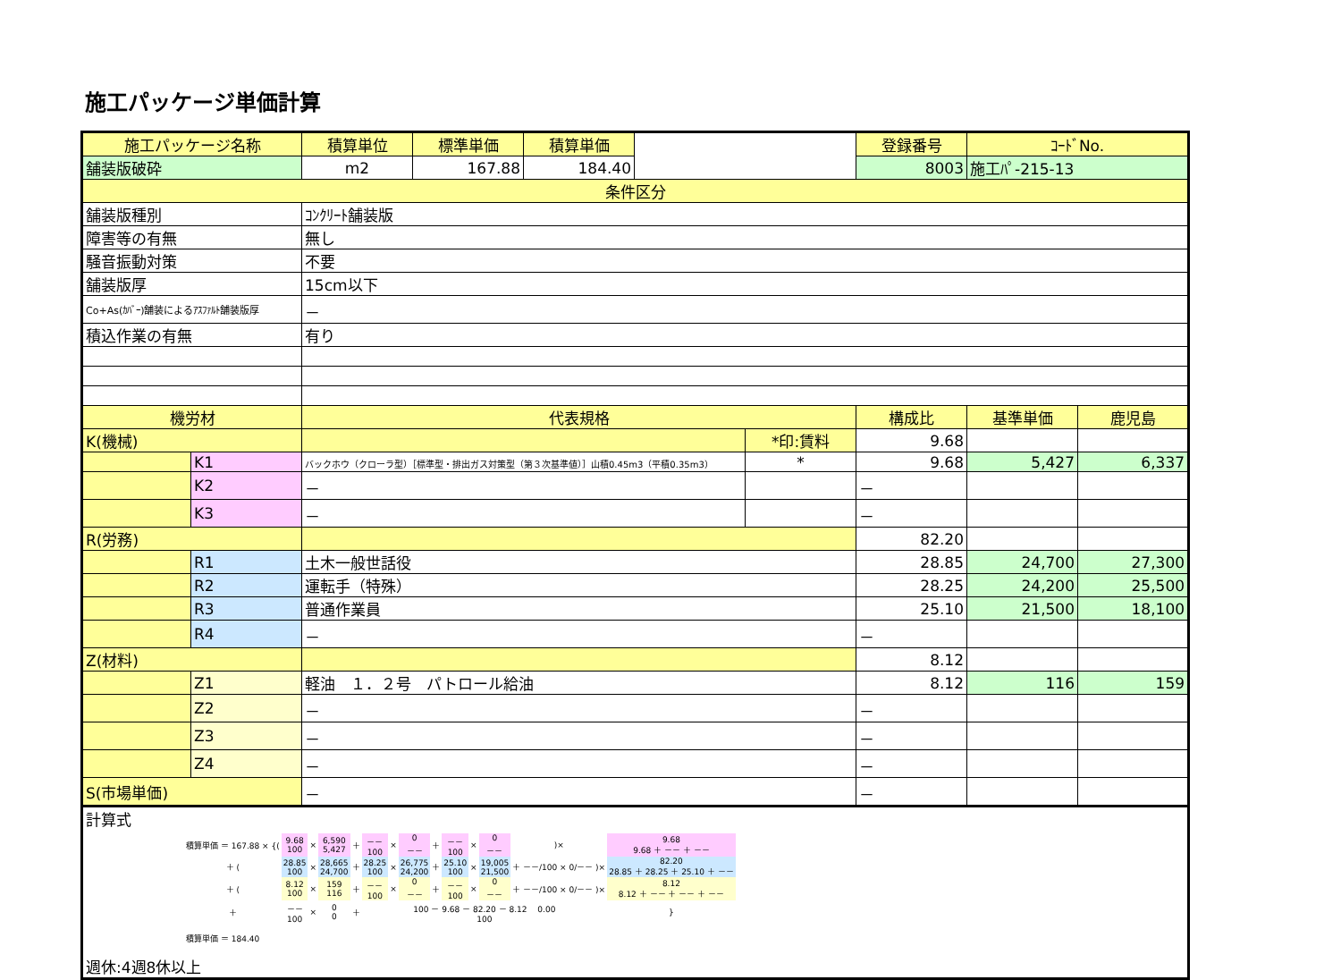施工パッケージ単価計算
| 施工パッケージ名称 | | 積算単位 | 標準単価 | 積算単価 | | | 登録番号 | ｺｰﾄﾞNo. | |
| 舗装版破砕 | | m2 | 167.88 | 184.40 | | | 8003 | 施工ﾊﾟ-215-13 | |
| 条件区分 | | | | | | | | | |
| 舗装版種別 | | ｺﾝｸﾘｰﾄ舗装版 | | | | | | | |
| 障害等の有無 | | 無し | | | | | | | |
| 騒音振動対策 | | 不要 | | | | | | | |
| 舗装版厚 | | 15cm以下 | | | | | | | |
| Co+As(ｶﾊﾞｰ)舗装によるｱｽﾌｧﾙﾄ舗装版厚 | | － | | | | | | | |
| 積込作業の有無 | | 有り | | | | | | | |
| 機労材 | | 代表規格 | | | | | 構成比 | 基準単価 | 鹿児島 |
| K(機械) | | | | | | *印:賃料 | 9.68 | | |
| | K1 | バックホウ（クローラ型）［標準型・排出ガス対策型（第３次基準値）］山積0.45m3（平積0.35m3） | | | | * | 9.68 | 5,427 | 6,337 |
| | K2 | － | | | | | － | | |
| | K3 | － | | | | | － | | |
| R(労務) | | | | | | | 82.20 | | |
| | R1 | 土木一般世話役 | | | | | 28.85 | 24,700 | 27,300 |
| | R2 | 運転手（特殊） | | | | | 28.25 | 24,200 | 25,500 |
| | R3 | 普通作業員 | | | | | 25.10 | 21,500 | 18,100 |
| | R4 | － | | | | | － | | |
| Z(材料) | | | | | | | 8.12 | | |
| | Z1 | 軽油 １．２号 パトロール給油 | | | | | 8.12 | 116 | 159 |
| | Z2 | － | | | | | － | | |
| | Z3 | － | | | | | － | | |
| | Z4 | － | | | | | － | | |
| S(市場単価) | | － | | | | | － | | |
| 計算式 / 積算単価 ＝ 167.88 × {( / 9.68 100 / × / 6,590 5,427 / ＋ / －－ 100 / × / 0 －－ / ＋ / －－ 100 / × / 0 －－ / )× / 9.68 9.68 ＋ －－ ＋ －－ / / ＋ ( / 28.85 100 / × / 28,665 24,700 / ＋ / 28.25 100 / × / 26,775 24,200 / ＋ / 25.10 100 / × / 19,005 21,500 / ＋ －－/100 × 0/－－ )× / 82.20 28.85 ＋ 28.25 ＋ 25.10 ＋ －－ / / ＋ ( / 8.12 100 / × / 159 116 / ＋ / －－ 100 / × / 0 －－ / ＋ / －－ 100 / × / 0 －－ / ＋ －－/100 × 0/－－ )× / 8.12 8.12 ＋ －－ ＋ －－ ＋ －－ / / ＋ / －－ 100 / × / 0 0 / ＋ / 100 － 9.68 － 82.20 － 8.12 0.00 100 / / / / / / / / } / / 積算単価 ＝ 184.40 / / / / / / / / / / / / / / 週休:4週8休以上 | | | | | | | | | |